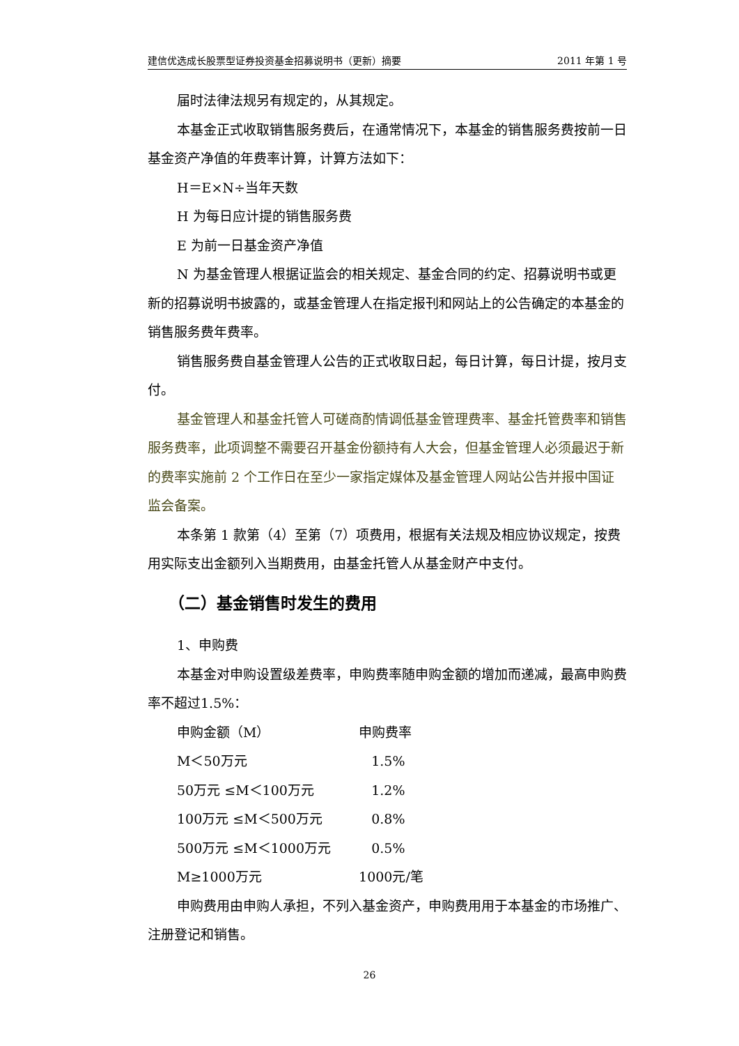建信优选成长股票型证券投资基金招募说明书（更新）摘要 2011 年第 1 号
届时法律法规另有规定的，从其规定。
本基金正式收取销售服务费后，在通常情况下，本基金的销售服务费按前一日基金资产净值的年费率计算，计算方法如下：
H＝E×N÷当年天数
H 为每日应计提的销售服务费
E 为前一日基金资产净值
N 为基金管理人根据证监会的相关规定、基金合同的约定、招募说明书或更新的招募说明书披露的，或基金管理人在指定报刊和网站上的公告确定的本基金的销售服务费年费率。
销售服务费自基金管理人公告的正式收取日起，每日计算，每日计提，按月支付。
基金管理人和基金托管人可磋商酌情调低基金管理费率、基金托管费率和销售服务费率，此项调整不需要召开基金份额持有人大会，但基金管理人必须最迟于新的费率实施前 2 个工作日在至少一家指定媒体及基金管理人网站公告并报中国证监会备案。
本条第 1 款第（4）至第（7）项费用，根据有关法规及相应协议规定，按费用实际支出金额列入当期费用，由基金托管人从基金财产中支付。
（二）基金销售时发生的费用
1、申购费
本基金对申购设置级差费率，申购费率随申购金额的增加而递减，最高申购费率不超过1.5%：
| 申购金额（M） | 申购费率 |
| M＜50万元 | 1.5% |
| 50万元 ≤M＜100万元 | 1.2% |
| 100万元 ≤M＜500万元 | 0.8% |
| 500万元 ≤M＜1000万元 | 0.5% |
| M≥1000万元 | 1000元/笔 |
申购费用由申购人承担，不列入基金资产，申购费用用于本基金的市场推广、注册登记和销售。
26